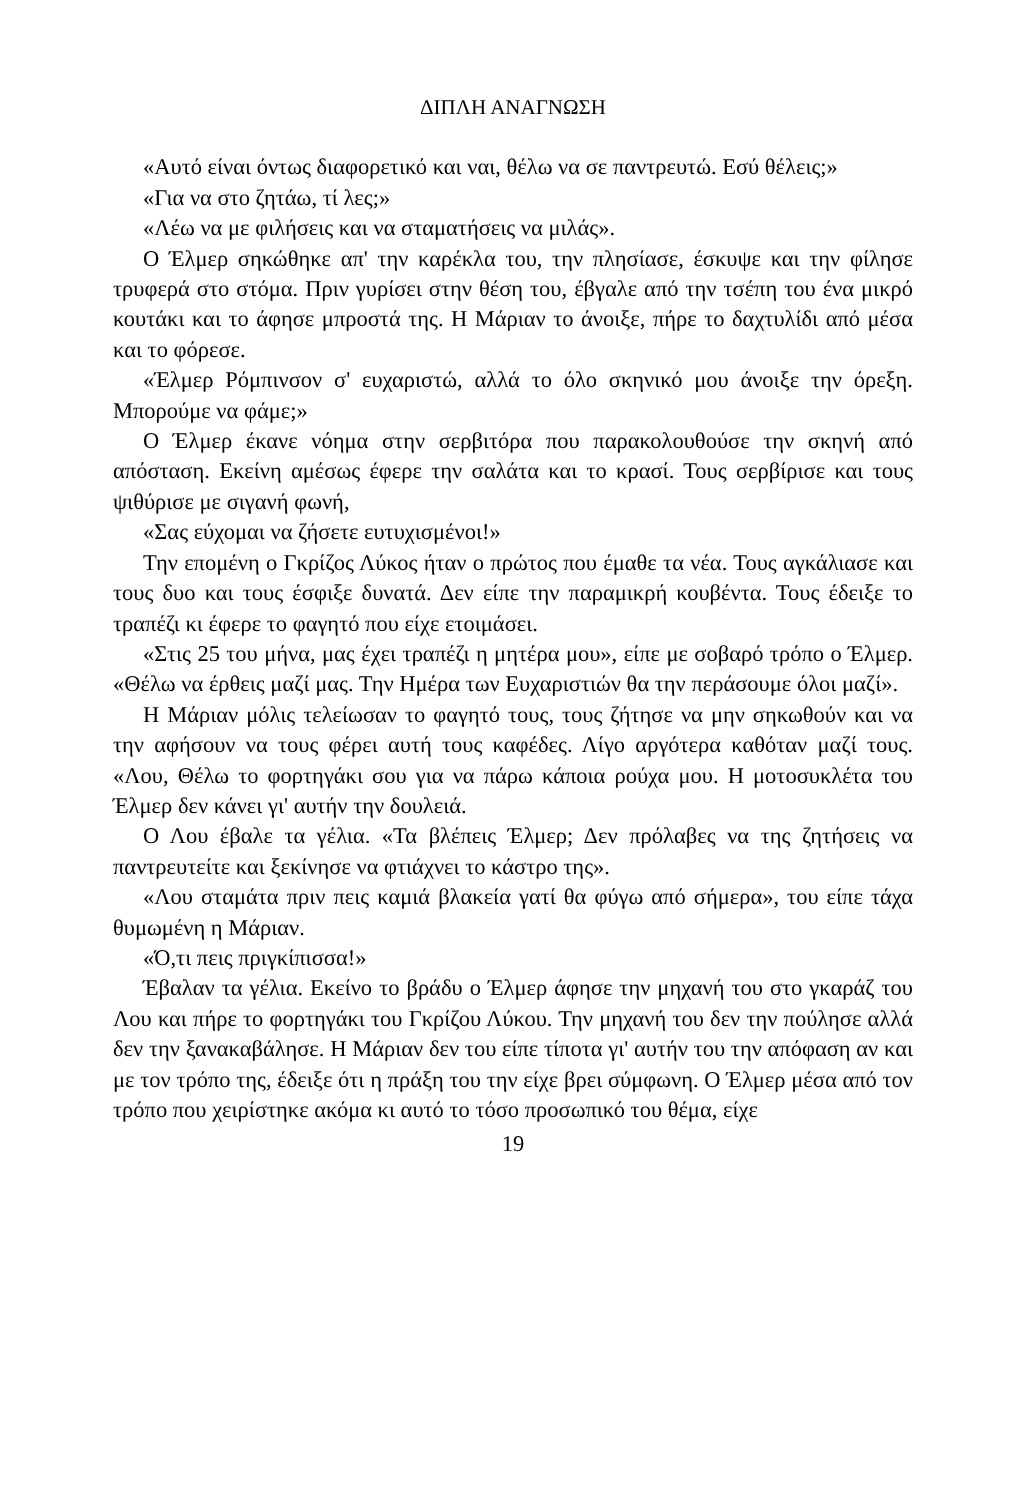ΔΙΠΛΗ ΑΝΑΓΝΩΣΗ
«Αυτό είναι όντως διαφορετικό και ναι, θέλω να σε παντρευτώ. Εσύ θέλεις;»
«Για να στο ζητάω, τί λες;»
«Λέω να με φιλήσεις και να σταματήσεις να μιλάς».
Ο Έλμερ σηκώθηκε απ' την καρέκλα του, την πλησίασε, έσκυψε και την φίλησε τρυφερά στο στόμα. Πριν γυρίσει στην θέση του, έβγαλε από την τσέπη του ένα μικρό κουτάκι και το άφησε μπροστά της. Η Μάριαν το άνοιξε, πήρε το δαχτυλίδι από μέσα και το φόρεσε.
«Έλμερ Ρόμπινσον σ' ευχαριστώ, αλλά το όλο σκηνικό μου άνοιξε την όρεξη. Μπορούμε να φάμε;»
Ο Έλμερ έκανε νόημα στην σερβιτόρα που παρακολουθούσε την σκηνή από απόσταση. Εκείνη αμέσως έφερε την σαλάτα και το κρασί. Τους σερβίρισε και τους ψιθύρισε με σιγανή φωνή,
«Σας εύχομαι να ζήσετε ευτυχισμένοι!»
Την επομένη ο Γκρίζος Λύκος ήταν ο πρώτος που έμαθε τα νέα. Τους αγκάλιασε και τους δυο και τους έσφιξε δυνατά. Δεν είπε την παραμικρή κουβέντα. Τους έδειξε το τραπέζι κι έφερε το φαγητό που είχε ετοιμάσει.
«Στις 25 του μήνα, μας έχει τραπέζι η μητέρα μου», είπε με σοβαρό τρόπο ο Έλμερ. «Θέλω να έρθεις μαζί μας. Την Ημέρα των Ευχαριστιών θα την περάσουμε όλοι μαζί».
Η Μάριαν μόλις τελείωσαν το φαγητό τους, τους ζήτησε να μην σηκωθούν και να την αφήσουν να τους φέρει αυτή τους καφέδες. Λίγο αργότερα καθόταν μαζί τους. «Λου, Θέλω το φορτηγάκι σου για να πάρω κάποια ρούχα μου. Η μοτοσυκλέτα του Έλμερ δεν κάνει γι' αυτήν την δουλειά.
Ο Λου έβαλε τα γέλια. «Τα βλέπεις Έλμερ; Δεν πρόλαβες να της ζητήσεις να παντρευτείτε και ξεκίνησε να φτιάχνει το κάστρο της».
«Λου σταμάτα πριν πεις καμιά βλακεία γατί θα φύγω από σήμερα», του είπε τάχα θυμωμένη η Μάριαν.
«Ό,τι πεις πριγκίπισσα!»
Έβαλαν τα γέλια. Εκείνο το βράδυ ο Έλμερ άφησε την μηχανή του στο γκαράζ του Λου και πήρε το φορτηγάκι του Γκρίζου Λύκου. Την μηχανή του δεν την πούλησε αλλά δεν την ξανακαβάλησε. Η Μάριαν δεν του είπε τίποτα γι' αυτήν του την απόφαση αν και με τον τρόπο της, έδειξε ότι η πράξη του την είχε βρει σύμφωνη. Ο Έλμερ μέσα από τον τρόπο που χειρίστηκε ακόμα κι αυτό το τόσο προσωπικό του θέμα, είχε
19